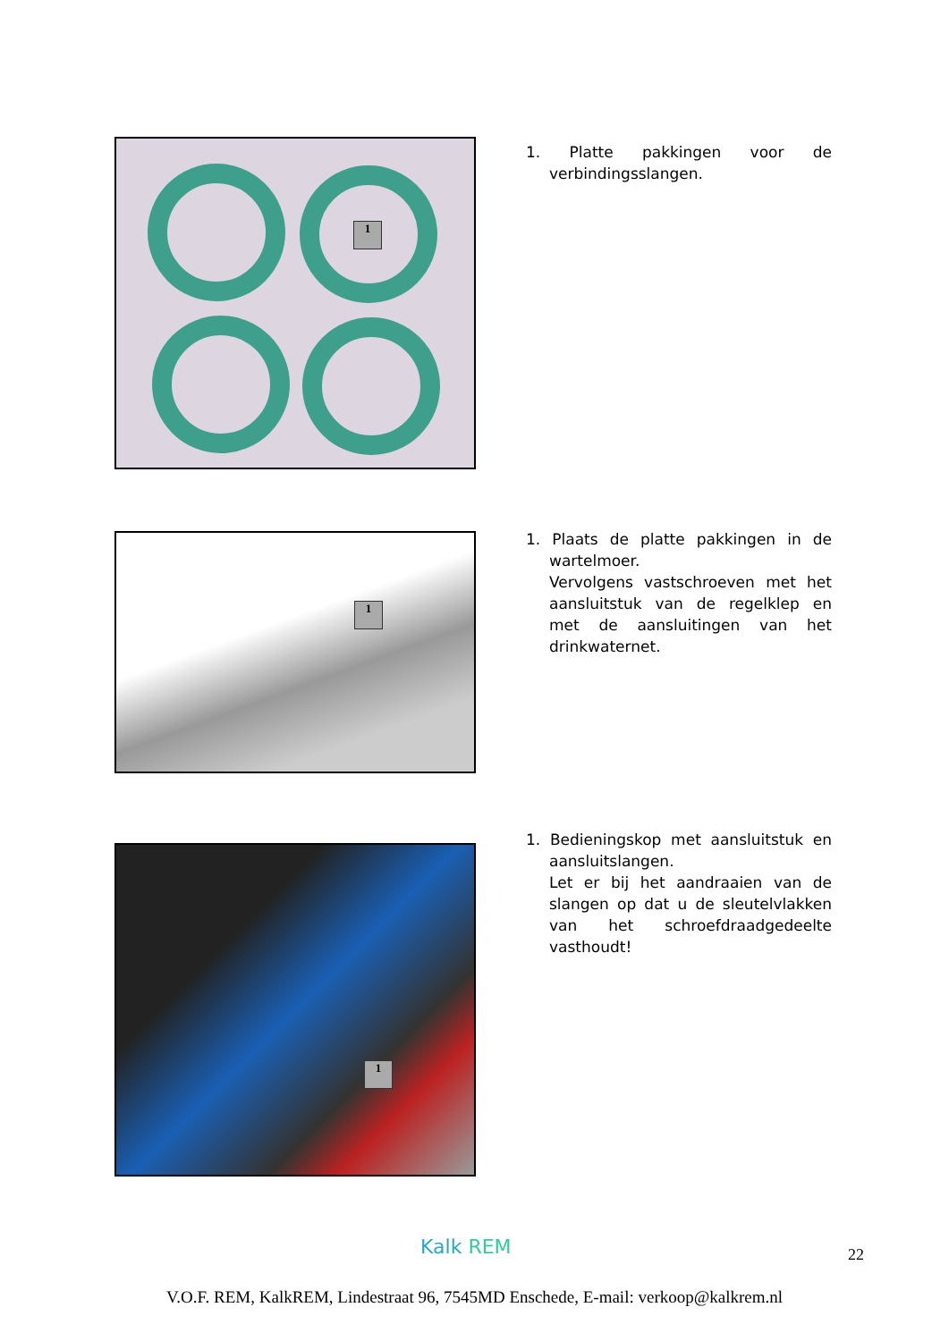1
1. Platte pakkingen voor de verbindingsslangen.
1
1. Plaats de platte pakkingen in de wartelmoer.
Vervolgens vastschroeven met het aansluitstuk van de regelklep en met de aansluitingen van het drinkwaternet.
1
1. Bedieningskop met aansluitstuk en aansluitslangen.
Let er bij het aandraaien van de slangen op dat u de sleutelvlakken van het schroefdraadgedeelte vasthoudt!
Kalk REM 22
V.O.F. REM, KalkREM, Lindestraat 96, 7545MD Enschede, E-mail: verkoop@kalkrem.nl